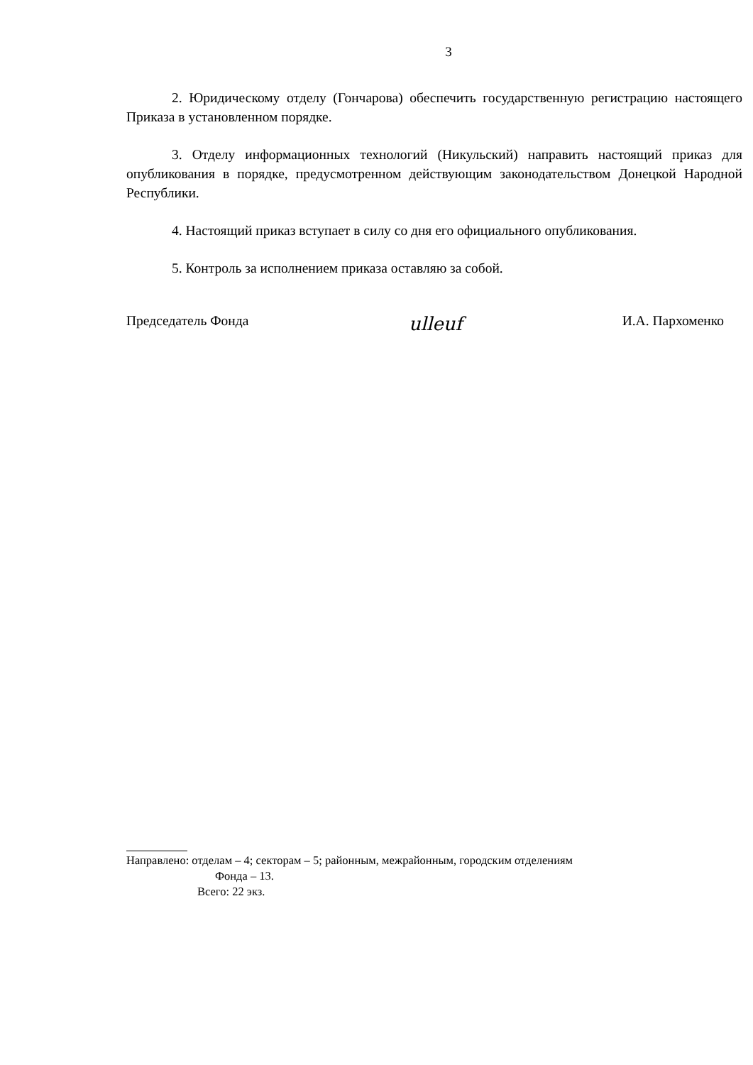3
2. Юридическому отделу (Гончарова) обеспечить государственную регистрацию настоящего Приказа в установленном порядке.
3. Отделу информационных технологий (Никульский) направить настоящий приказ для опубликования в порядке, предусмотренном действующим законодательством Донецкой Народной Республики.
4. Настоящий приказ вступает в силу со дня его официального опубликования.
5. Контроль за исполнением приказа оставляю за собой.
Председатель Фонда ulleuf И.А. Пархоменко
Направлено: отделам – 4; секторам – 5; районным, межрайонным, городским отделениям
Фонда – 13.
Всего: 22 экз.